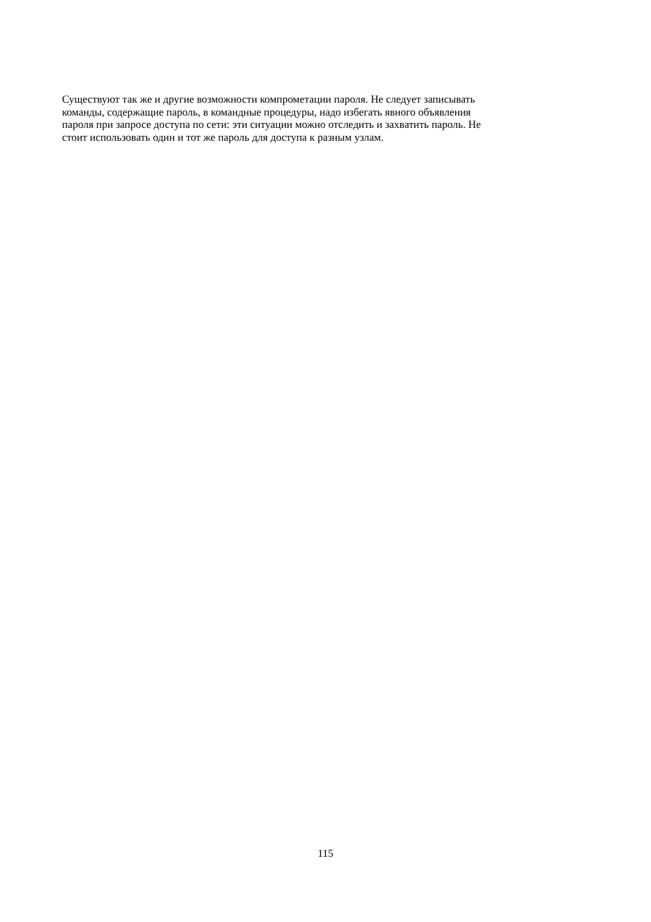Существуют так же и другие возможности компрометации пароля. Не следует записывать
команды, содержащие пароль, в командные процедуры, надо избегать явного объявления
пароля при запросе доступа по сети: эти ситуации можно отследить и захватить пароль. Не
стоит использовать один и тот же пароль для доступа к разным узлам.
115